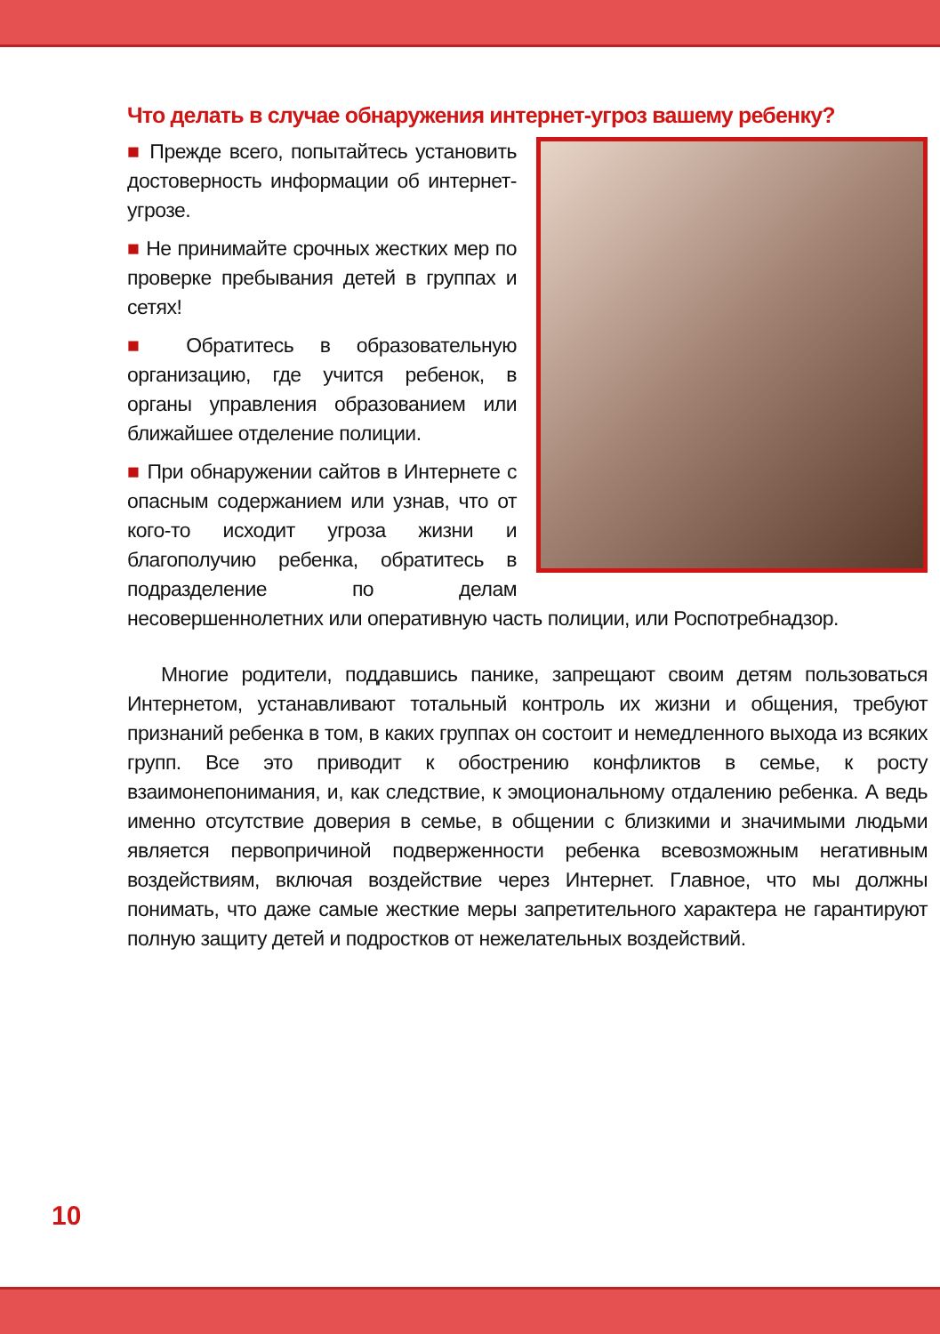Что делать в случае обнаружения интернет-угроз вашему ребенку?
■ Прежде всего, попытайтесь установить достоверность информации об интернет-угрозе.
■ Не принимайте срочных жестких мер по проверке пребывания детей в группах и сетях!
■ Обратитесь в образовательную организацию, где учится ребенок, в органы управления образованием или ближайшее отделение полиции.
■ При обнаружении сайтов в Интернете с опасным содержанием или узнав, что от кого-то исходит угроза жизни и благополучию ребенка, обратитесь в подразделение по делам несовершеннолетних или оперативную часть полиции, или Роспотребнадзор.
Многие родители, поддавшись панике, запрещают своим детям пользоваться Интернетом, устанавливают тотальный контроль их жизни и общения, требуют признаний ребенка в том, в каких группах он состоит и немедленного выхода из всяких групп. Все это приводит к обострению конфликтов в семье, к росту взаимонепонимания, и, как следствие, к эмоциональному отдалению ребенка. А ведь именно отсутствие доверия в семье, в общении с близкими и значимыми людьми является первопричиной подверженности ребенка всевозможным негативным воздействиям, включая воздействие через Интернет. Главное, что мы должны понимать, что даже самые жесткие меры запретительного характера не гарантируют полную защиту детей и подростков от нежелательных воздействий.
10